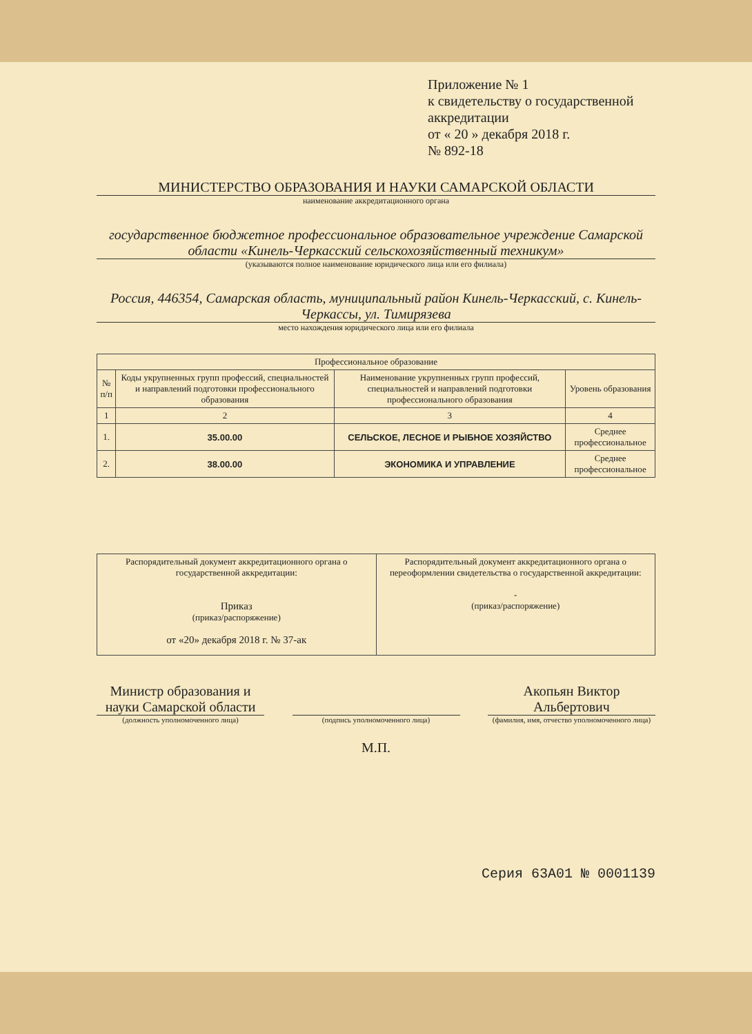Приложение № 1
к свидетельству о государственной аккредитации
от « 20 » декабря 2018 г.
№ 892-18
МИНИСТЕРСТВО ОБРАЗОВАНИЯ И НАУКИ САМАРСКОЙ ОБЛАСТИ
наименование аккредитационного органа
государственное бюджетное профессиональное образовательное учреждение Самарской области «Кинель-Черкасский сельскохозяйственный техникум»
(указываются полное наименование юридического лица или его филиала)
Россия, 446354, Самарская область, муниципальный район Кинель-Черкасский, с. Кинель-Черкассы, ул. Тимирязева
место нахождения юридического лица или его филиала
| Профессиональное образование | | | |
| --- | --- | --- | --- |
| № п/п | Коды укрупненных групп профессий, специальностей и направлений подготовки профессионального образования | Наименование укрупненных групп профессий, специальностей и направлений подготовки профессионального образования | Уровень образования |
| 1 | 2 | 3 | 4 |
| 1. | 35.00.00 | СЕЛЬСКОЕ, ЛЕСНОЕ И РЫБНОЕ ХОЗЯЙСТВО | Среднее профессиональное |
| 2. | 38.00.00 | ЭКОНОМИКА И УПРАВЛЕНИЕ | Среднее профессиональное |
| Распорядительный документ аккредитационного органа о государственной аккредитации: Приказ (приказ/распоряжение) от «20» декабря 2018 г. № 37-ак | Распорядительный документ аккредитационного органа о переоформлении свидетельства о государственной аккредитации: - (приказ/распоряжение) |
Министр образования и науки Самарской области
(должность уполномоченного лица)
(подпись уполномоченного лица)
М.П.
Акопьян Виктор Альбертович
(фамилия, имя, отчество уполномоченного лица)
Серия 63А01 № 0001139